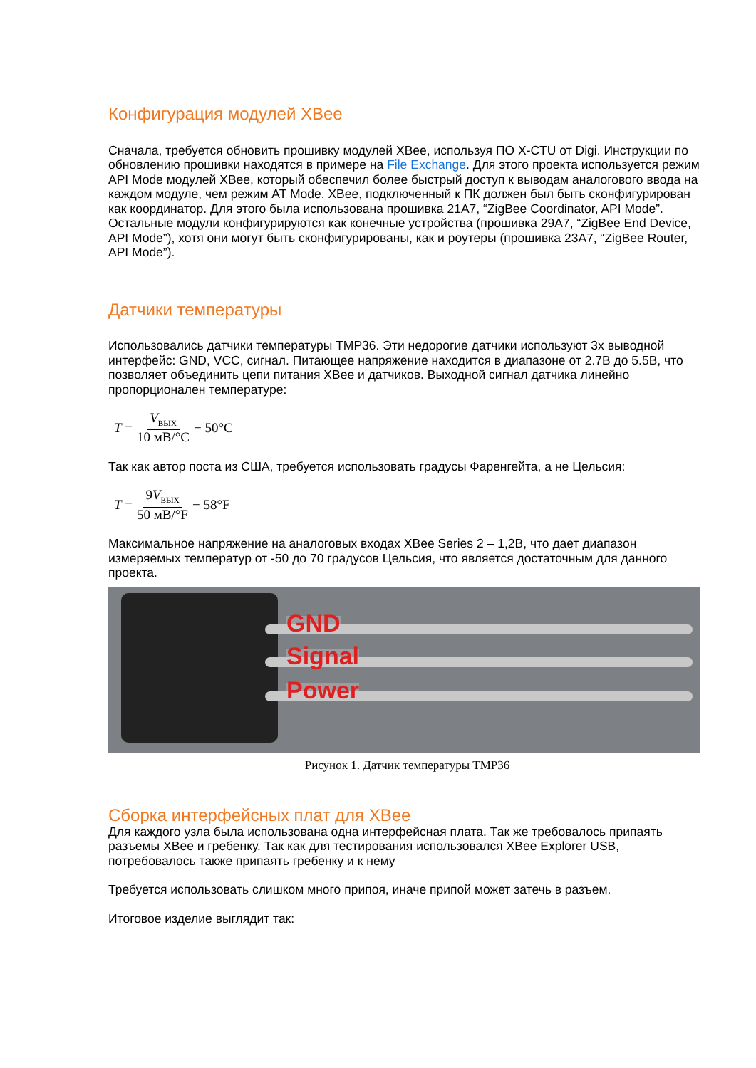Конфигурация модулей XBee
Сначала, требуется обновить прошивку модулей XBee, используя ПО X-CTU от Digi. Инструкции по обновлению прошивки находятся в примере на File Exchange. Для этого проекта используется режим API Mode модулей XBee, который обеспечил более быстрый доступ к выводам аналогового ввода на каждом модуле, чем режим AT Mode. XBee, подключенный к ПК должен был быть сконфигурирован как координатор. Для этого была использована прошивка 21A7, “ZigBee Coordinator, API Mode”. Остальные модули конфигурируются как конечные устройства (прошивка 29A7, “ZigBee End Device, API Mode”), хотя они могут быть сконфигурированы, как и роутеры (прошивка 23A7, “ZigBee Router, API Mode”).
Датчики температуры
Использовались датчики температуры TMP36. Эти недорогие датчики используют 3х выводной интерфейс: GND, VCC, сигнал. Питающее напряжение находится в диапазоне от 2.7В до 5.5В, что позволяет объединить цепи питания XBee и датчиков. Выходной сигнал датчика линейно пропорционален температуре:
T = V<sub>вых</sub> 10 мВ/°C − 50°C
Так как автор поста из США, требуется использовать градусы Фаренгейта, а не Цельсия:
T = 9V<sub>вых</sub> 50 мВ/°F − 58°F
Максимальное напряжение на аналоговых входах XBee Series 2 – 1,2В, что дает диапазон измеряемых температур от -50 до 70 градусов Цельсия, что является достаточным для данного проекта.
GND
Signal
Power
Рисунок 1. Датчик температуры TMP36
Сборка интерфейсных плат для XBee
Для каждого узла была использована одна интерфейсная плата. Так же требовалось припаять разъемы XBee и гребенку. Так как для тестирования использовался XBee Explorer USB, потребовалось также припаять гребенку и к нему
Требуется использовать слишком много припоя, иначе припой может затечь в разъем.
Итоговое изделие выглядит так: